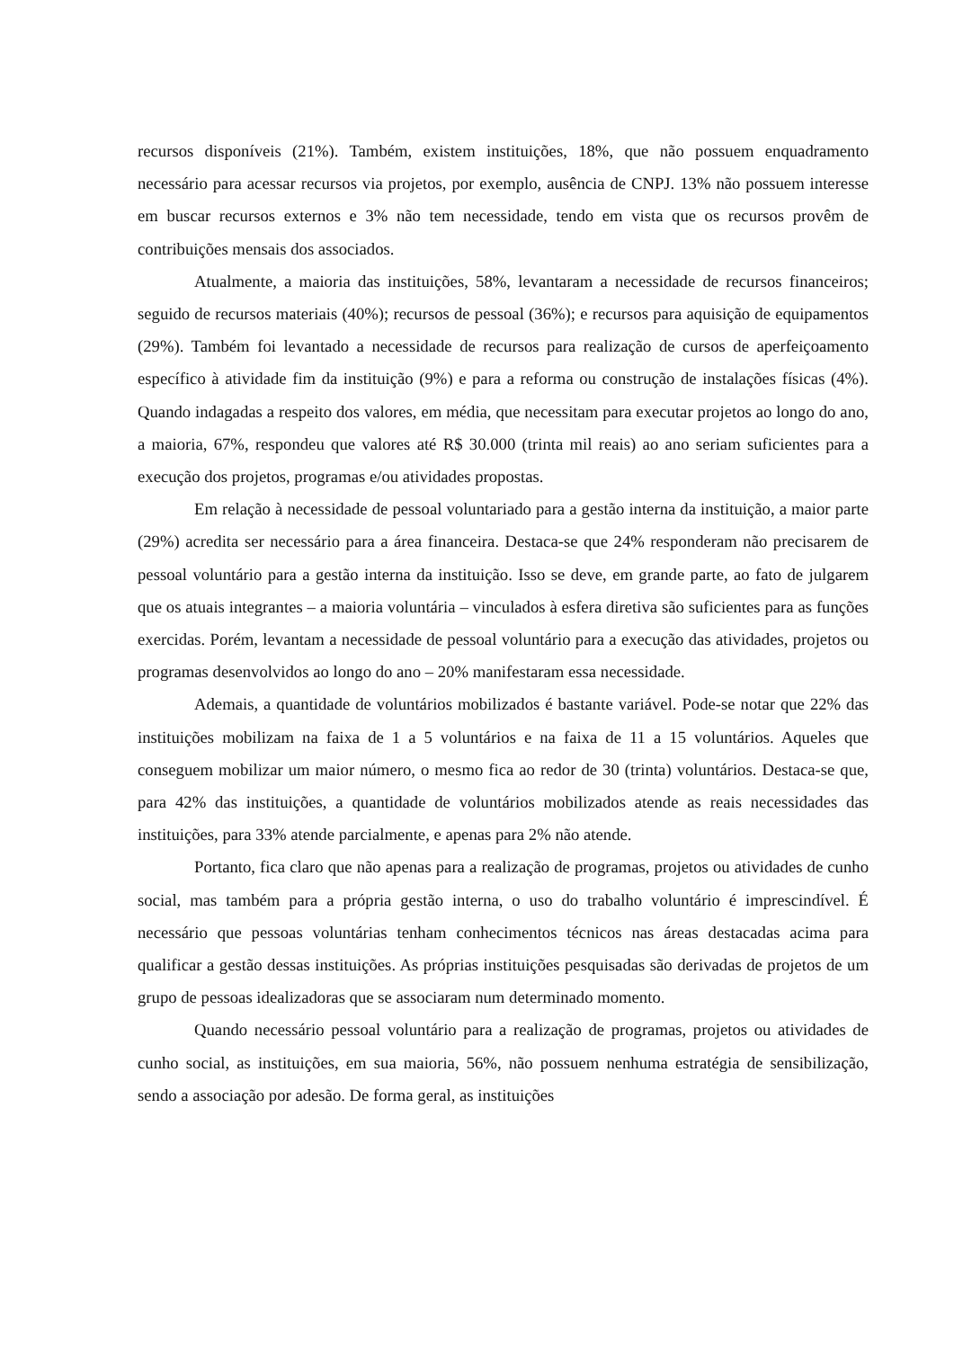recursos disponíveis (21%). Também, existem instituições, 18%, que não possuem enquadramento necessário para acessar recursos via projetos, por exemplo, ausência de CNPJ. 13% não possuem interesse em buscar recursos externos e 3% não tem necessidade, tendo em vista que os recursos provêm de contribuições mensais dos associados.
Atualmente, a maioria das instituições, 58%, levantaram a necessidade de recursos financeiros; seguido de recursos materiais (40%); recursos de pessoal (36%); e recursos para aquisição de equipamentos (29%). Também foi levantado a necessidade de recursos para realização de cursos de aperfeiçoamento específico à atividade fim da instituição (9%) e para a reforma ou construção de instalações físicas (4%). Quando indagadas a respeito dos valores, em média, que necessitam para executar projetos ao longo do ano, a maioria, 67%, respondeu que valores até R$ 30.000 (trinta mil reais) ao ano seriam suficientes para a execução dos projetos, programas e/ou atividades propostas.
Em relação à necessidade de pessoal voluntariado para a gestão interna da instituição, a maior parte (29%) acredita ser necessário para a área financeira. Destaca-se que 24% responderam não precisarem de pessoal voluntário para a gestão interna da instituição. Isso se deve, em grande parte, ao fato de julgarem que os atuais integrantes – a maioria voluntária – vinculados à esfera diretiva são suficientes para as funções exercidas. Porém, levantam a necessidade de pessoal voluntário para a execução das atividades, projetos ou programas desenvolvidos ao longo do ano – 20% manifestaram essa necessidade.
Ademais, a quantidade de voluntários mobilizados é bastante variável. Pode-se notar que 22% das instituições mobilizam na faixa de 1 a 5 voluntários e na faixa de 11 a 15 voluntários. Aqueles que conseguem mobilizar um maior número, o mesmo fica ao redor de 30 (trinta) voluntários. Destaca-se que, para 42% das instituições, a quantidade de voluntários mobilizados atende as reais necessidades das instituições, para 33% atende parcialmente, e apenas para 2% não atende.
Portanto, fica claro que não apenas para a realização de programas, projetos ou atividades de cunho social, mas também para a própria gestão interna, o uso do trabalho voluntário é imprescindível. É necessário que pessoas voluntárias tenham conhecimentos técnicos nas áreas destacadas acima para qualificar a gestão dessas instituições. As próprias instituições pesquisadas são derivadas de projetos de um grupo de pessoas idealizadoras que se associaram num determinado momento.
Quando necessário pessoal voluntário para a realização de programas, projetos ou atividades de cunho social, as instituições, em sua maioria, 56%, não possuem nenhuma estratégia de sensibilização, sendo a associação por adesão. De forma geral, as instituições